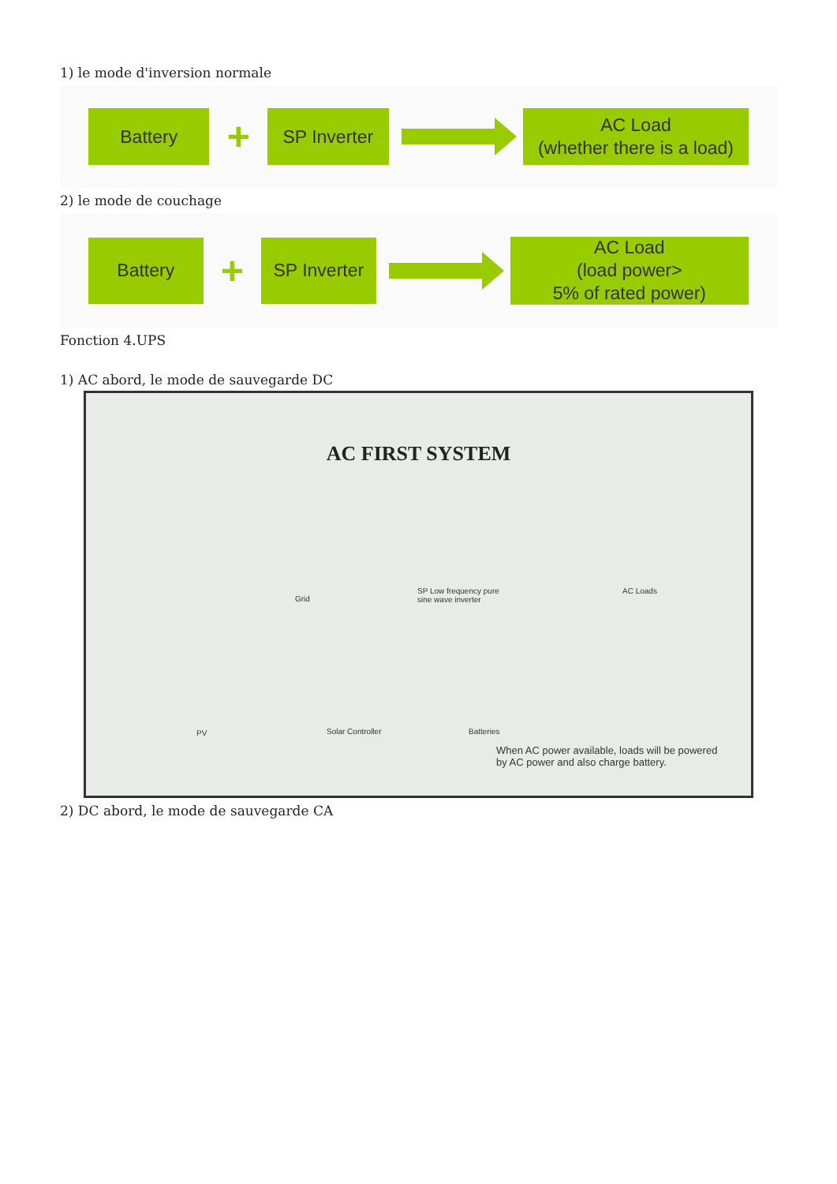1) le mode d'inversion normale
Battery
+
SP Inverter
AC Load
(whether there is a load)
2) le mode de couchage
Battery
+
SP Inverter
AC Load
(load power>
5% of rated power)
Fonction 4.UPS
1) AC abord, le mode de sauvegarde DC
AC FIRST SYSTEM
Grid
SP Low frequency pure
sine wave inverter
AC Loads
PV Solar Controller Batteries
When AC power available, loads will be powered
by AC power and also charge battery.
2) DC abord, le mode de sauvegarde CA